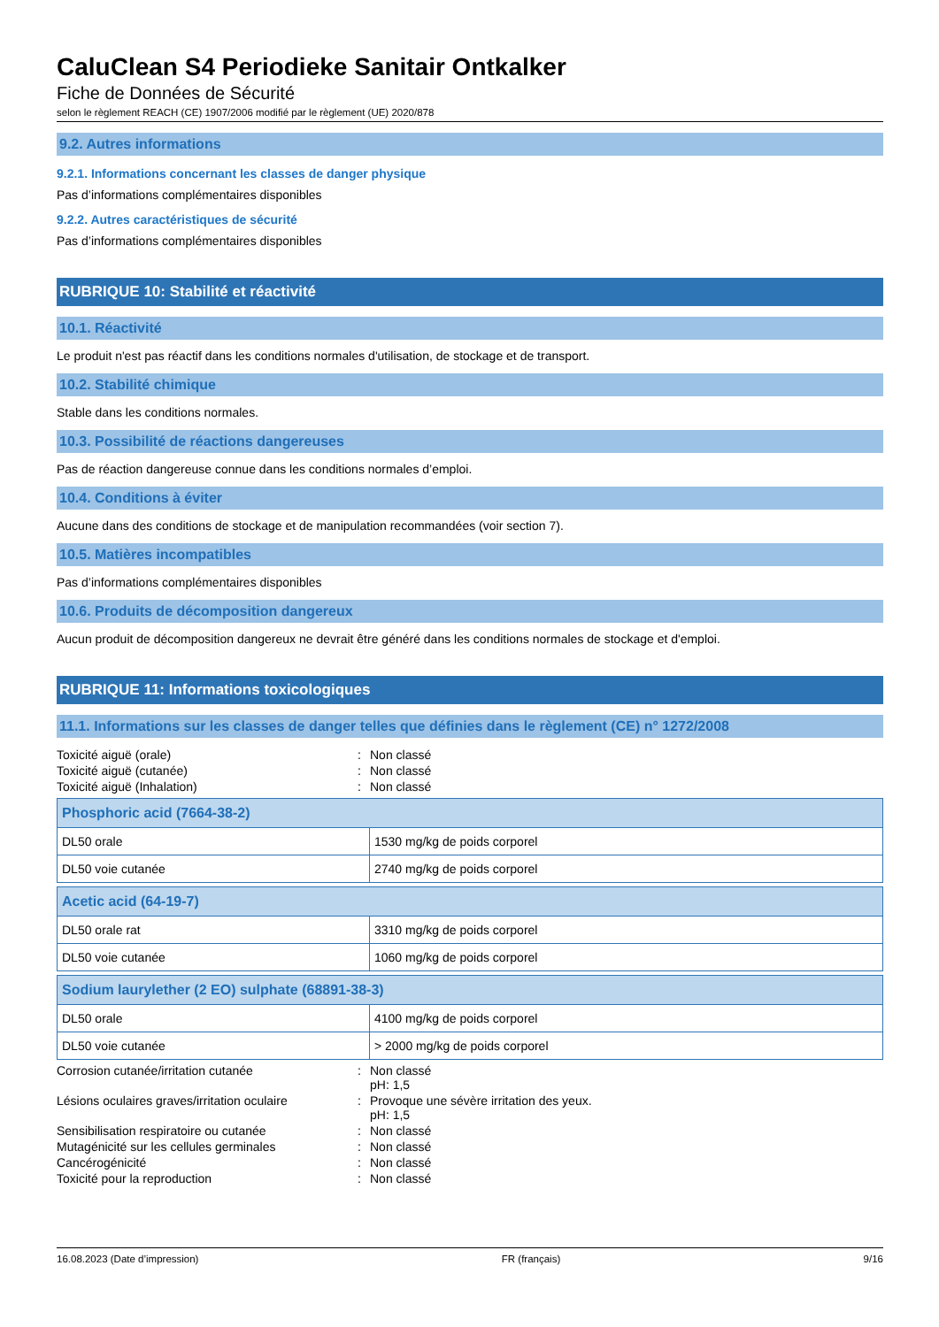CaluClean S4 Periodieke Sanitair Ontkalker
Fiche de Données de Sécurité
selon le règlement REACH (CE) 1907/2006 modifié par le règlement (UE) 2020/878
9.2. Autres informations
9.2.1. Informations concernant les classes de danger physique
Pas d’informations complémentaires disponibles
9.2.2. Autres caractéristiques de sécurité
Pas d’informations complémentaires disponibles
RUBRIQUE 10: Stabilité et réactivité
10.1. Réactivité
Le produit n'est pas réactif dans les conditions normales d'utilisation, de stockage et de transport.
10.2. Stabilité chimique
Stable dans les conditions normales.
10.3. Possibilité de réactions dangereuses
Pas de réaction dangereuse connue dans les conditions normales d’emploi.
10.4. Conditions à éviter
Aucune dans des conditions de stockage et de manipulation recommandées (voir section 7).
10.5. Matières incompatibles
Pas d’informations complémentaires disponibles
10.6. Produits de décomposition dangereux
Aucun produit de décomposition dangereux ne devrait être généré dans les conditions normales de stockage et d'emploi.
RUBRIQUE 11: Informations toxicologiques
11.1. Informations sur les classes de danger telles que définies dans le règlement (CE) n° 1272/2008
| Toxicité aiguë (orale) | : | Non classé |
| Toxicité aiguë (cutanée) | : | Non classé |
| Toxicité aiguë (Inhalation) | : | Non classé |
| Phosphoric acid (7664-38-2) | |
| --- | --- |
| DL50 orale | 1530 mg/kg de poids corporel |
| DL50 voie cutanée | 2740 mg/kg de poids corporel |
| Acetic acid (64-19-7) | |
| --- | --- |
| DL50 orale rat | 3310 mg/kg de poids corporel |
| DL50 voie cutanée | 1060 mg/kg de poids corporel |
| Sodium laurylether (2 EO) sulphate (68891-38-3) | |
| --- | --- |
| DL50 orale | 4100 mg/kg de poids corporel |
| DL50 voie cutanée | > 2000 mg/kg de poids corporel |
| Corrosion cutanée/irritation cutanée | : | Non classé pH: 1,5 |
| Lésions oculaires graves/irritation oculaire | : | Provoque une sévère irritation des yeux. pH: 1,5 |
| Sensibilisation respiratoire ou cutanée | : | Non classé |
| Mutagénicité sur les cellules germinales | : | Non classé |
| Cancérogénicité | : | Non classé |
| Toxicité pour la reproduction | : | Non classé |
16.08.2023 (Date d’impression) FR (français) 9/16